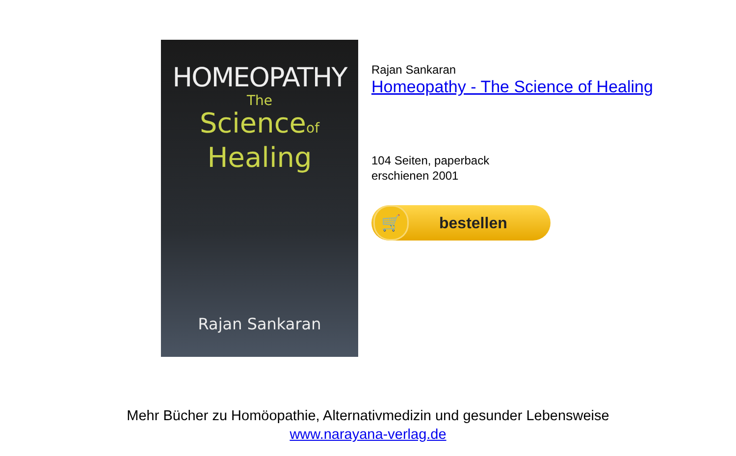HOMEOPATHY
The
Scienceof
Healing
Rajan Sankaran
Rajan Sankaran
Homeopathy - The Science of Healing
104 Seiten, paperback
erschienen 2001
🛒
bestellen
Mehr Bücher zu Homöopathie, Alternativmedizin und gesunder Lebensweise
www.narayana-verlag.de